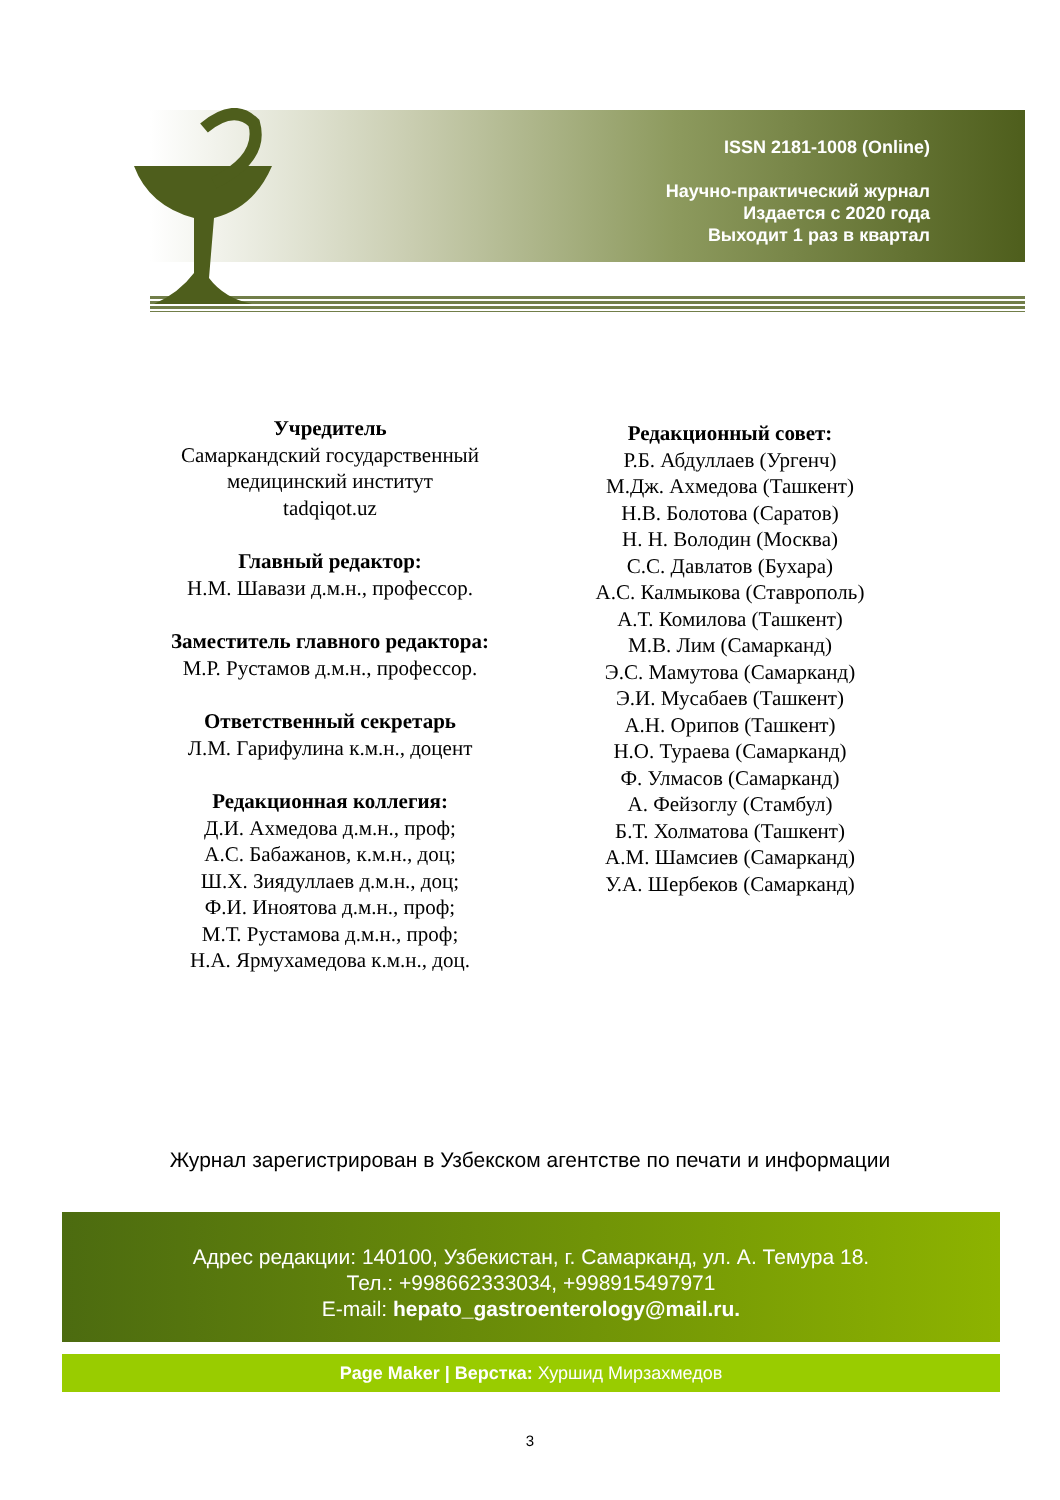ISSN 2181-1008 (Online)
Научно-практический журнал
Издается с 2020 года
Выходит 1 раз в квартал
Учредитель
Самаркандский государственный
медицинский институт
tadqiqot.uz
Главный редактор:
Н.М. Шавази д.м.н., профессор.
Заместитель главного редактора:
М.Р. Рустамов д.м.н., профессор.
Ответственный секретарь
Л.М. Гарифулина к.м.н., доцент
Редакционная коллегия:
Д.И. Ахмедова д.м.н., проф;
А.С. Бабажанов, к.м.н., доц;
Ш.Х. Зиядуллаев д.м.н., доц;
Ф.И. Иноятова д.м.н., проф;
М.Т. Рустамова д.м.н., проф;
Н.А. Ярмухамедова к.м.н., доц.
Редакционный совет:
Р.Б. Абдуллаев (Ургенч)
М.Дж. Ахмедова (Ташкент)
Н.В. Болотова (Саратов)
Н. Н. Володин (Москва)
С.С. Давлатов (Бухара)
А.С. Калмыкова (Ставрополь)
А.Т. Комилова (Ташкент)
М.В. Лим (Самарканд)
Э.С. Мамутова (Самарканд)
Э.И. Мусабаев (Ташкент)
А.Н. Орипов (Ташкент)
Н.О. Тураева (Самарканд)
Ф. Улмасов (Самарканд)
А. Фейзоглу (Стамбул)
Б.Т. Холматова (Ташкент)
А.М. Шамсиев (Самарканд)
У.А. Шербеков (Самарканд)
Журнал зарегистрирован в Узбекском агентстве по печати и информации
Адрес редакции: 140100, Узбекистан, г. Самарканд, ул. А. Темура 18.
Тел.: +998662333034, +998915497971
E-mail: hepato_gastroenterology@mail.ru.
Page Maker | Верстка: Хуршид Мирзахмедов
3